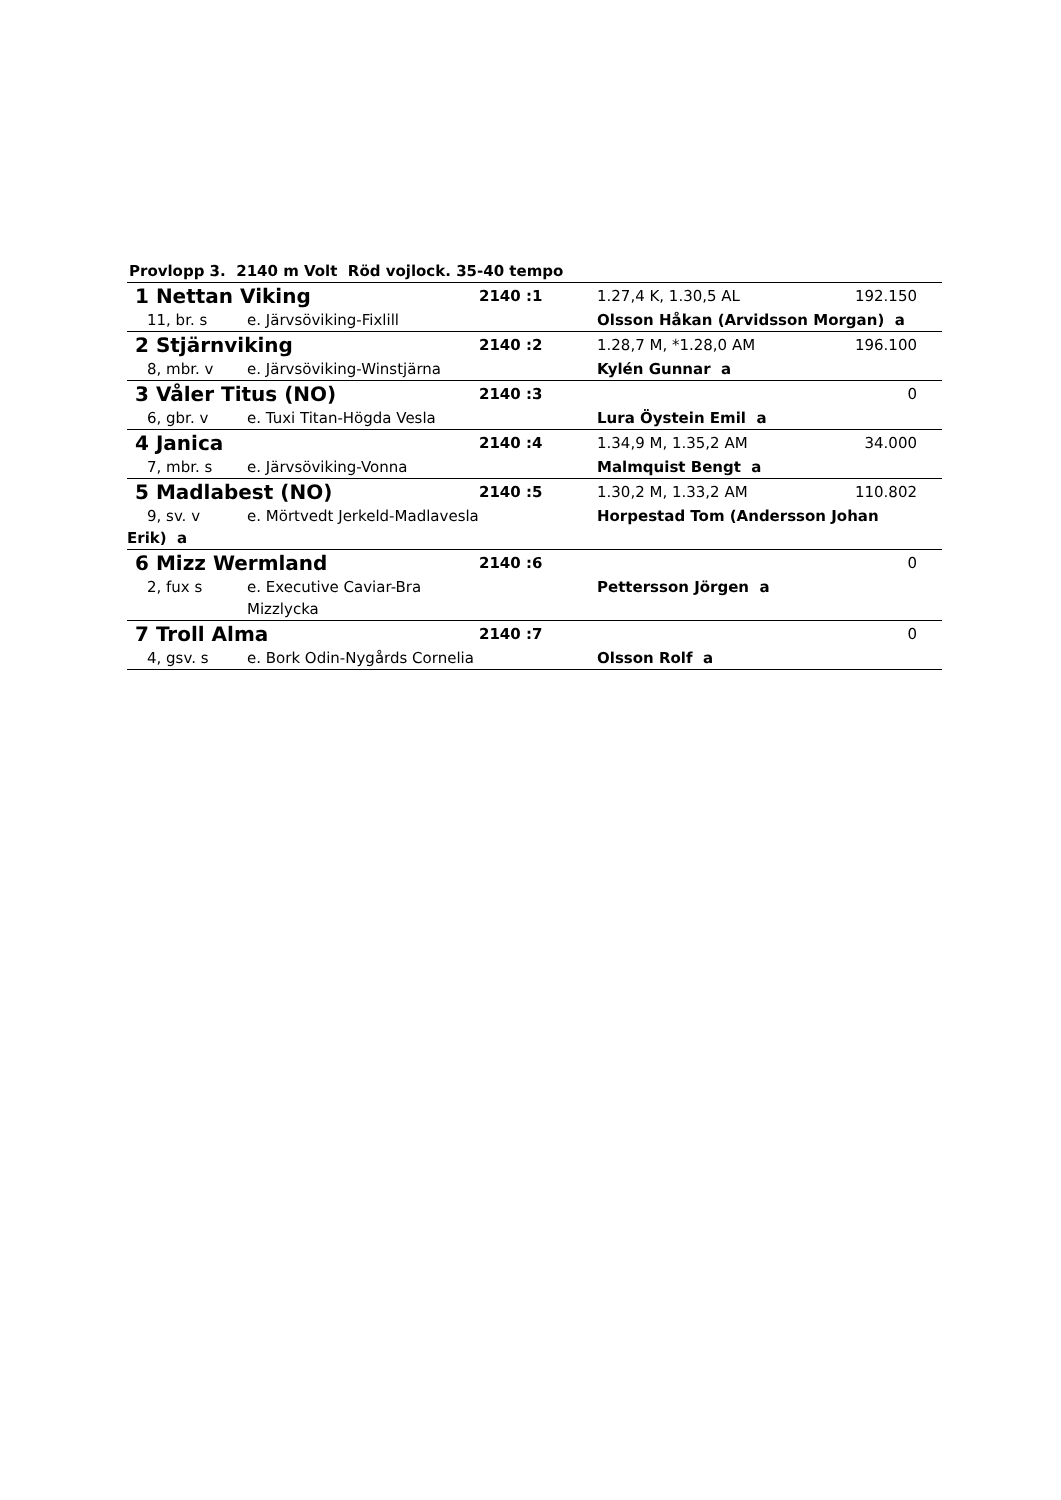Provlopp 3. 2140 m Volt Röd vojlock. 35-40 tempo
| 1 Nettan Viking | | 2140 :1 | 1.27,4 K, 1.30,5 AL | 192.150 |
| 11, br. s | e. Järvsöviking-Fixlill | | Olsson Håkan (Arvidsson Morgan) a | |
| 2 Stjärnviking | | 2140 :2 | 1.28,7 M, *1.28,0 AM | 196.100 |
| 8, mbr. v | e. Järvsöviking-Winstjärna | | Kylén Gunnar a | |
| 3 Våler Titus (NO) | | 2140 :3 | | 0 |
| 6, gbr. v | e. Tuxi Titan-Högda Vesla | | Lura Öystein Emil a | |
| 4 Janica | | 2140 :4 | 1.34,9 M, 1.35,2 AM | 34.000 |
| 7, mbr. s | e. Järvsöviking-Vonna | | Malmquist Bengt a | |
| 5 Madlabest (NO) | | 2140 :5 | 1.30,2 M, 1.33,2 AM | 110.802 |
| 9, sv. v | e. Mörtvedt Jerkeld-Madlavesla | | Horpestad Tom (Andersson Johan | |
| Erik) a | | | | |
| 6 Mizz Wermland | | 2140 :6 | | 0 |
| 2, fux s | e. Executive Caviar-Bra Mizzlycka | | Pettersson Jörgen a | |
| 7 Troll Alma | | 2140 :7 | | 0 |
| 4, gsv. s | e. Bork Odin-Nygårds Cornelia | | Olsson Rolf a | |